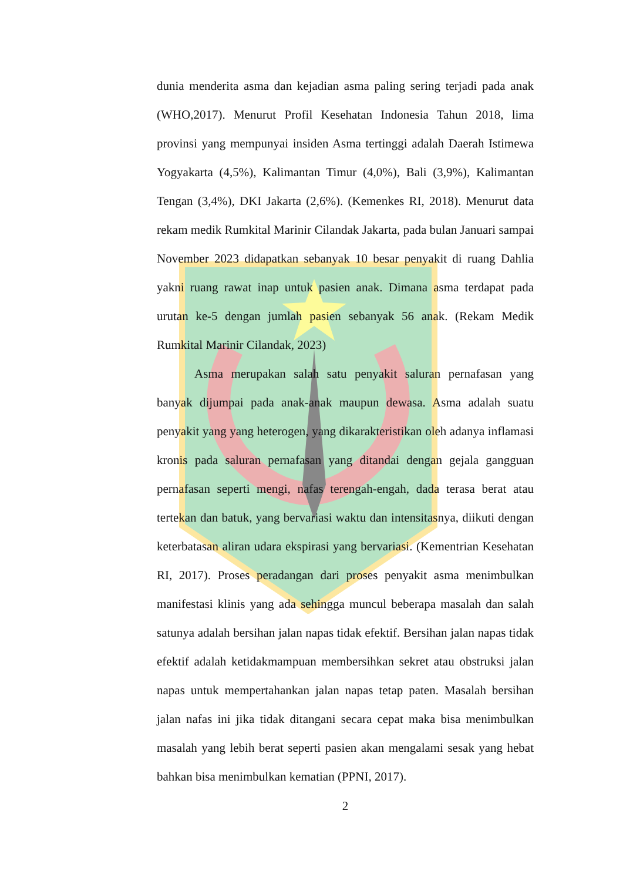dunia menderita asma dan kejadian asma paling sering terjadi pada anak (WHO,2017). Menurut Profil Kesehatan Indonesia Tahun 2018, lima provinsi yang mempunyai insiden Asma tertinggi adalah Daerah Istimewa Yogyakarta (4,5%), Kalimantan Timur (4,0%), Bali (3,9%), Kalimantan Tengan (3,4%), DKI Jakarta (2,6%). (Kemenkes RI, 2018). Menurut data rekam medik Rumkital Marinir Cilandak Jakarta, pada bulan Januari sampai November 2023 didapatkan sebanyak 10 besar penyakit di ruang Dahlia yakni ruang rawat inap untuk pasien anak. Dimana asma terdapat pada urutan ke-5 dengan jumlah pasien sebanyak 56 anak. (Rekam Medik Rumkital Marinir Cilandak, 2023)
Asma merupakan salah satu penyakit saluran pernafasan yang banyak dijumpai pada anak-anak maupun dewasa. Asma adalah suatu penyakit yang yang heterogen, yang dikarakteristikan oleh adanya inflamasi kronis pada saluran pernafasan yang ditandai dengan gejala gangguan pernafasan seperti mengi, nafas terengah-engah, dada terasa berat atau tertekan dan batuk, yang bervariasi waktu dan intensitasnya, diikuti dengan keterbatasan aliran udara ekspirasi yang bervariasi. (Kementrian Kesehatan RI, 2017). Proses peradangan dari proses penyakit asma menimbulkan manifestasi klinis yang ada sehingga muncul beberapa masalah dan salah satunya adalah bersihan jalan napas tidak efektif. Bersihan jalan napas tidak efektif adalah ketidakmampuan membersihkan sekret atau obstruksi jalan napas untuk mempertahankan jalan napas tetap paten. Masalah bersihan jalan nafas ini jika tidak ditangani secara cepat maka bisa menimbulkan masalah yang lebih berat seperti pasien akan mengalami sesak yang hebat bahkan bisa menimbulkan kematian (PPNI, 2017).
2